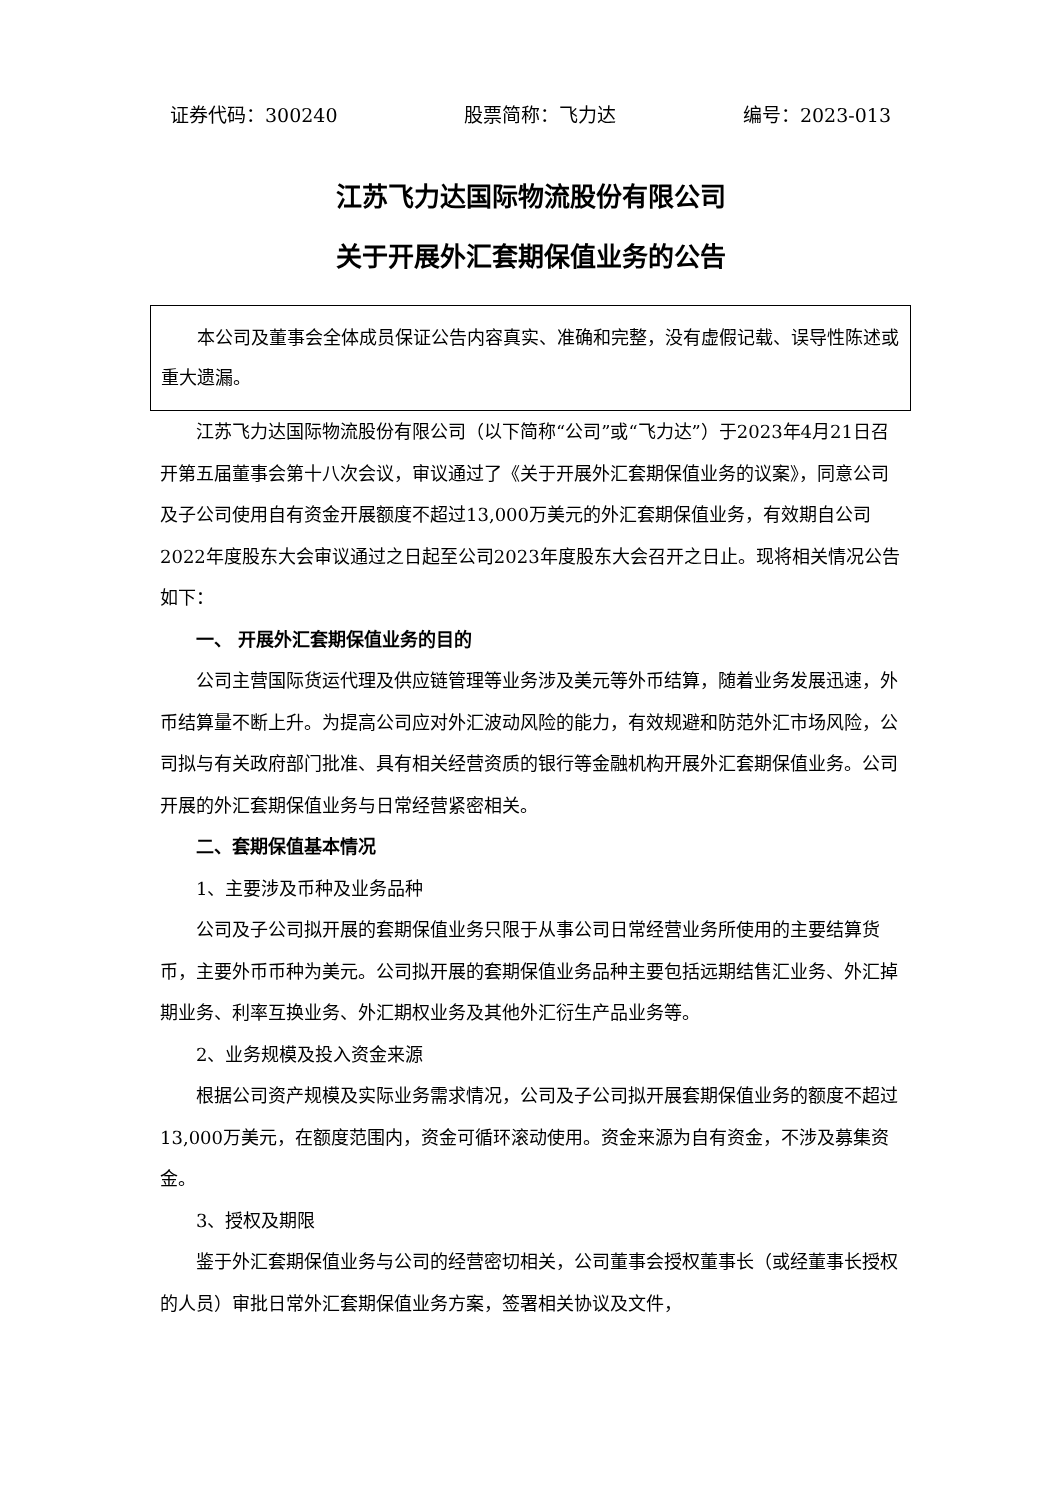证券代码：300240 股票简称：飞力达 编号：2023-013
江苏飞力达国际物流股份有限公司
关于开展外汇套期保值业务的公告
本公司及董事会全体成员保证公告内容真实、准确和完整，没有虚假记载、误导性陈述或重大遗漏。
江苏飞力达国际物流股份有限公司（以下简称“公司”或“飞力达”）于2023年4月21日召开第五届董事会第十八次会议，审议通过了《关于开展外汇套期保值业务的议案》，同意公司及子公司使用自有资金开展额度不超过13,000万美元的外汇套期保值业务，有效期自公司2022年度股东大会审议通过之日起至公司2023年度股东大会召开之日止。现将相关情况公告如下：
一、 开展外汇套期保值业务的目的
公司主营国际货运代理及供应链管理等业务涉及美元等外币结算，随着业务发展迅速，外币结算量不断上升。为提高公司应对外汇波动风险的能力，有效规避和防范外汇市场风险，公司拟与有关政府部门批准、具有相关经营资质的银行等金融机构开展外汇套期保值业务。公司开展的外汇套期保值业务与日常经营紧密相关。
二、套期保值基本情况
1、主要涉及币种及业务品种
公司及子公司拟开展的套期保值业务只限于从事公司日常经营业务所使用的主要结算货币，主要外币币种为美元。公司拟开展的套期保值业务品种主要包括远期结售汇业务、外汇掉期业务、利率互换业务、外汇期权业务及其他外汇衍生产品业务等。
2、业务规模及投入资金来源
根据公司资产规模及实际业务需求情况，公司及子公司拟开展套期保值业务的额度不超过13,000万美元，在额度范围内，资金可循环滚动使用。资金来源为自有资金，不涉及募集资金。
3、授权及期限
鉴于外汇套期保值业务与公司的经营密切相关，公司董事会授权董事长（或经董事长授权的人员）审批日常外汇套期保值业务方案，签署相关协议及文件，